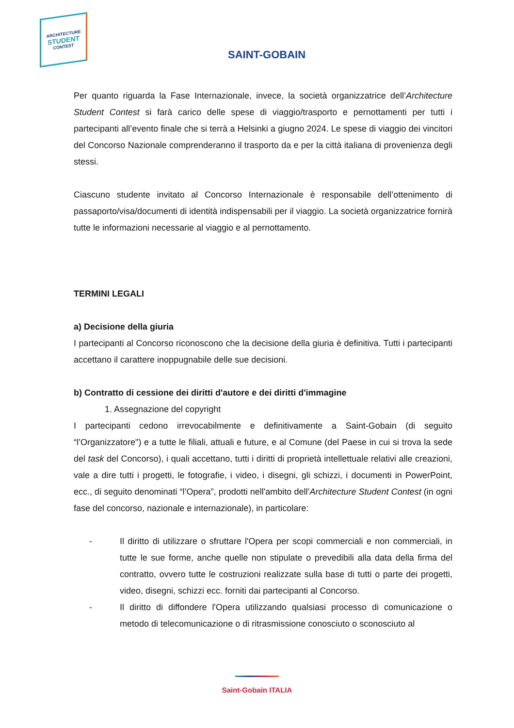ARCHITECTURE
STUDENT
CONTEST
SAINT-GOBAIN
Per quanto riguarda la Fase Internazionale, invece, la società organizzatrice dell’Architecture Student Contest si farà carico delle spese di viaggio/trasporto e pernottamenti per tutti i partecipanti all’evento finale che si terrà a Helsinki a giugno 2024. Le spese di viaggio dei vincitori del Concorso Nazionale comprenderanno il trasporto da e per la città italiana di provenienza degli stessi.
Ciascuno studente invitato al Concorso Internazionale è responsabile dell’ottenimento di passaporto/visa/documenti di identità indispensabili per il viaggio. La società organizzatrice fornirà tutte le informazioni necessarie al viaggio e al pernottamento.
TERMINI LEGALI
a) Decisione della giuria
I partecipanti al Concorso riconoscono che la decisione della giuria è definitiva. Tutti i partecipanti accettano il carattere inoppugnabile delle sue decisioni.
b) Contratto di cessione dei diritti d'autore e dei diritti d'immagine
1. Assegnazione del copyright
I partecipanti cedono irrevocabilmente e definitivamente a Saint-Gobain (di seguito “l’Organizzatore") e a tutte le filiali, attuali e future, e al Comune (del Paese in cui si trova la sede del task del Concorso), i quali accettano, tutti i diritti di proprietà intellettuale relativi alle creazioni, vale a dire tutti i progetti, le fotografie, i video, i disegni, gli schizzi, i documenti in PowerPoint, ecc., di seguito denominati “l’Opera”, prodotti nell'ambito dell’Architecture Student Contest (in ogni fase del concorso, nazionale e internazionale), in particolare:
- Il diritto di utilizzare o sfruttare l'Opera per scopi commerciali e non commerciali, in tutte le sue forme, anche quelle non stipulate o prevedibili alla data della firma del contratto, ovvero tutte le costruzioni realizzate sulla base di tutti o parte dei progetti, video, disegni, schizzi ecc. forniti dai partecipanti al Concorso.
- Il diritto di diffondere l'Opera utilizzando qualsiasi processo di comunicazione o metodo di telecomunicazione o di ritrasmissione conosciuto o sconosciuto al
Saint-Gobain ITALIA